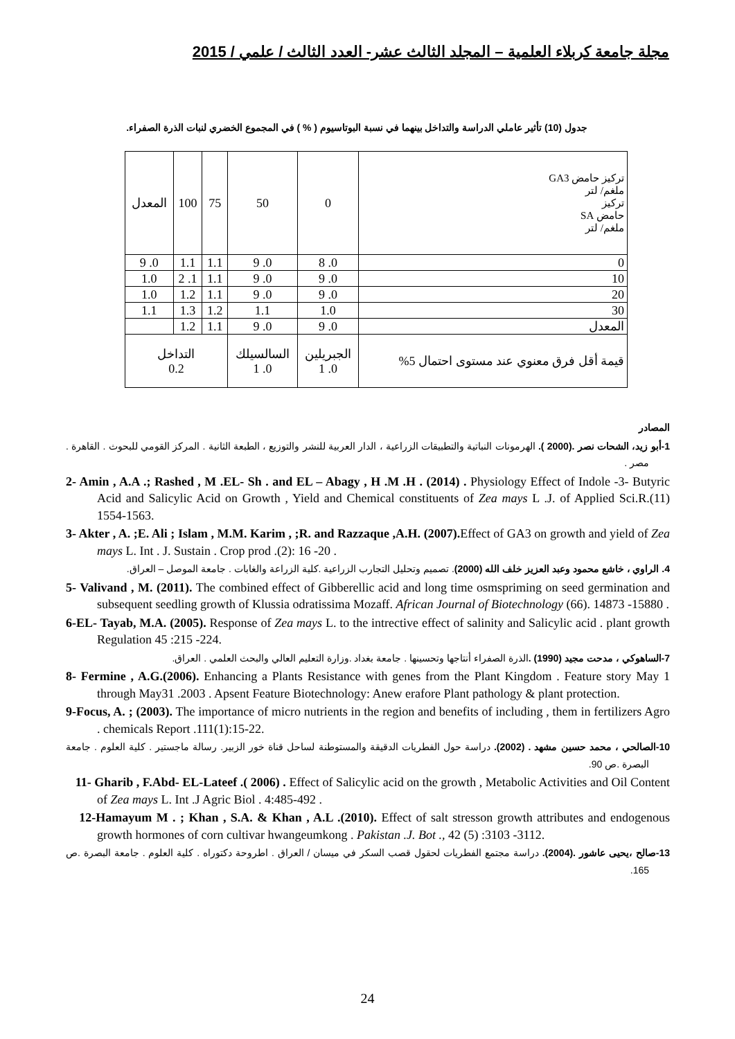مجلة جامعة كربلاء العلمية – المجلد الثالث عشر- العدد الثالث / علمي / 2015
جدول (10) تأثير عاملي الدراسة والتداخل بينهما في نسبة البوتاسيوم ( % ) في المجموع الخضري لنبات الذرة الصفراء.
| تركيز حامض GA3 ملغم/ لتر تركيز حامض SA ملغم/ لتر | 0 | 50 | 75 | 100 | المعدل |
| 0 | 0. 8 | 0. 9 | 1.1 | 1.1 | 0. 9 |
| 10 | 0. 9 | 0. 9 | 1.1 | 1. 2 | 1.0 |
| 20 | 0. 9 | 0. 9 | 1.1 | 1.2 | 1.0 |
| 30 | 1.0 | 1.1 | 1.2 | 1.3 | 1.1 |
| المعدل | 0. 9 | 0. 9 | 1.1 | 1.2 | |
| قيمة أقل فرق معنوي عند مستوى احتمال 5% | الجبريلين 0. 1 | السالسيلك 0. 1 | التداخل 0.2 | | |
المصادر
1-أبو زيد، الشحات نصر .(2000 ). الهرمونات النباتية والتطبيقات الزراعية ، الدار العربية للنشر والتوزيع ، الطبعة الثانية . المركز القومي للبحوث . القاهرة . مصر .
2- Amin , A.A .; Rashed , M .EL- Sh . and EL – Abagy , H .M .H . (2014) . Physiology Effect of Indole -3- Butyric Acid and Salicylic Acid on Growth , Yield and Chemical constituents of Zea mays L .J. of Applied Sci.R.(11) 1554-1563.
3- Akter , A. ;E. Ali ; Islam , M.M. Karim , ;R. and Razzaque ,A.H. (2007). Effect of GA3 on growth and yield of Zea mays L. Int . J. Sustain . Crop prod .(2): 16 -20 .
4. الراوي ، خاشع محمود وعبد العزيز خلف الله (2000). تصميم وتحليل التجارب الزراعية .كلية الزراعة والغابات . جامعة الموصل – العراق.
5- Valivand , M. (2011). The combined effect of Gibberellic acid and long time osmspriming on seed germination and subsequent seedling growth of Klussia odratissima Mozaff. African Journal of Biotechnology (66). 14873 -15880 .
6-EL- Tayab, M.A. (2005). Response of Zea mays L. to the intrective effect of salinity and Salicylic acid . plant growth Regulation 45 :215 -224.
7-الساهوكي ، مدحت مجيد (1990) . الذرة الصفراء أنتاجها وتحسينها . جامعة بغداد .وزارة التعليم العالي والبحث العلمي . العراق.
8- Fermine , A.G.(2006). Enhancing a Plants Resistance with genes from the Plant Kingdom . Feature story May 1 through May31 .2003 . Apsent Feature Biotechnology: Anew erafore Plant pathology & plant protection.
9-Focus, A. ; (2003). The importance of micro nutrients in the region and benefits of including , them in fertilizers Agro . chemicals Report .111(1):15-22.
10-الصالحي ، محمد حسين مشهد . (2002). دراسة حول الفطريات الدقيقة والمستوطنة لساحل قناة خور الزبير. رسالة ماجستير . كلية العلوم . جامعة البصرة .ص 90.
11- Gharib , F.Abd- EL-Lateef .( 2006) . Effect of Salicylic acid on the growth , Metabolic Activities and Oil Content of Zea mays L. Int .J Agric Biol . 4:485-492 .
12-Hamayum M . ; Khan , S.A. & Khan , A.L .(2010). Effect of salt stresson growth attributes and endogenous growth hormones of corn cultivar hwangeumkong . Pakistan .J. Bot ., 42 (5) :3103 -3112.
13-صالح ،يحيى عاشور .(2004). دراسة مجتمع الفطريات لحقول قصب السكر في ميسان / العراق . اطروحة دكتوراه . كلية العلوم . جامعة البصرة .ص 165.
24